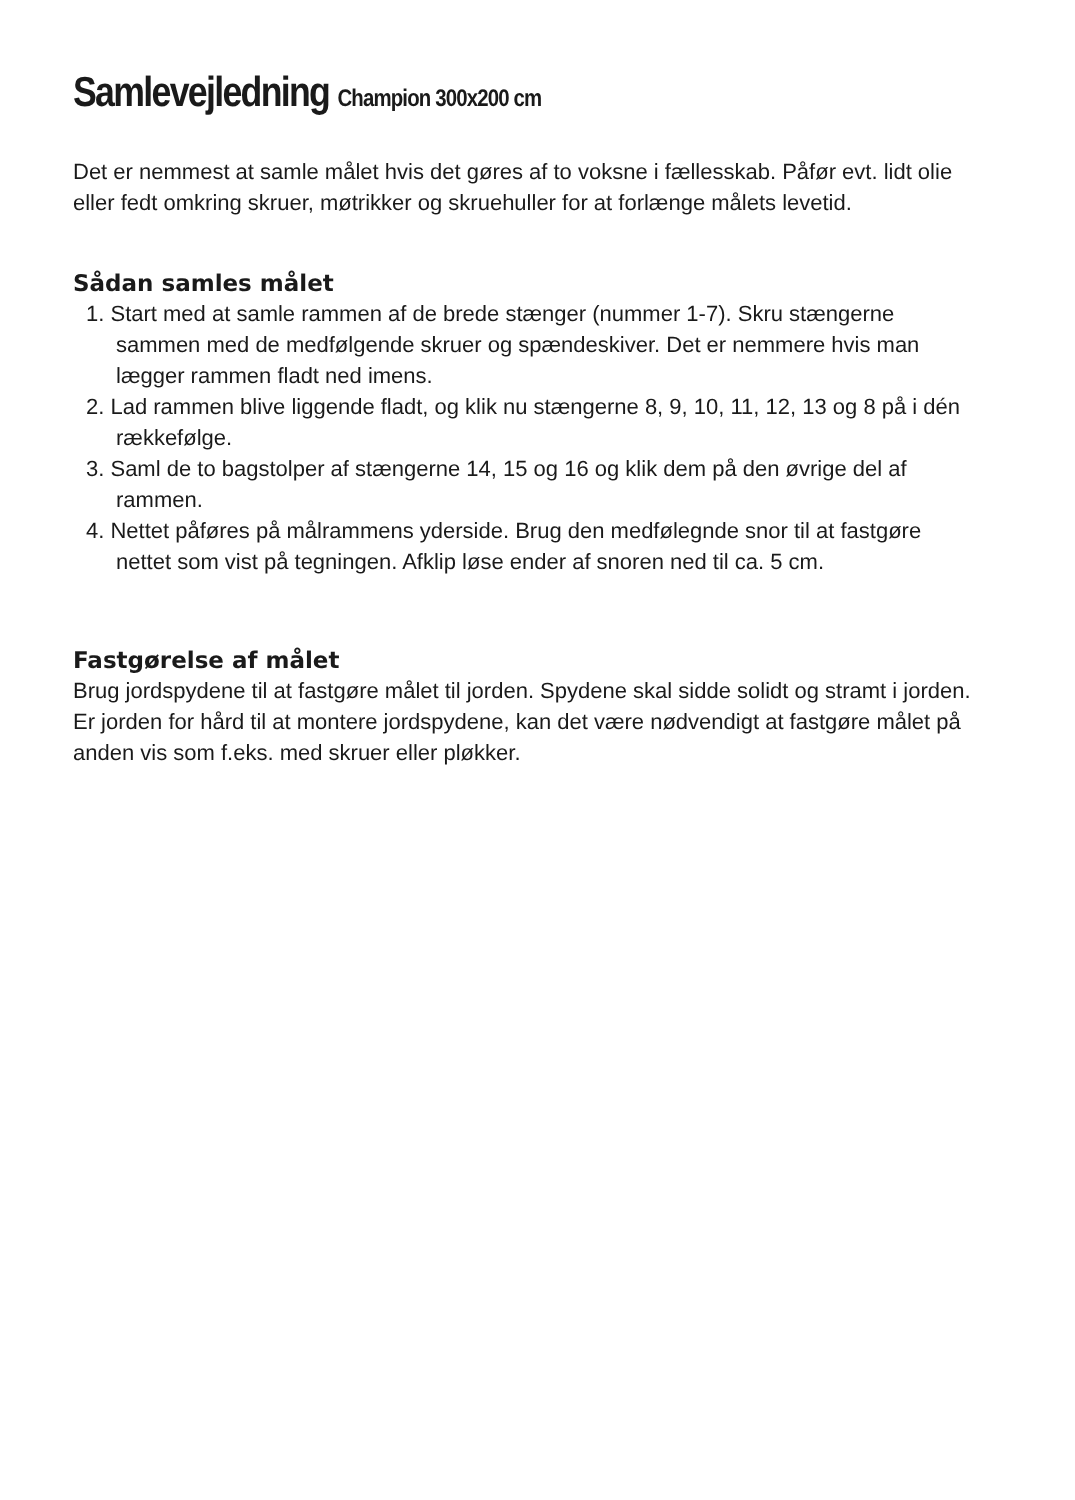Samlevejledning Champion 300x200 cm
Det er nemmest at samle målet hvis det gøres af to voksne i fællesskab. Påfør evt. lidt olie eller fedt omkring skruer, møtrikker og skruehuller for at forlænge målets levetid.
Sådan samles målet
1. Start med at samle rammen af de brede stænger (nummer 1-7). Skru stængerne sammen med de medfølgende skruer og spændeskiver. Det er nemmere hvis man lægger rammen fladt ned imens.
2. Lad rammen blive liggende fladt, og klik nu stængerne 8, 9, 10, 11, 12, 13 og 8 på i dén rækkefølge.
3. Saml de to bagstolper af stængerne 14, 15 og 16 og klik dem på den øvrige del af rammen.
4. Nettet påføres på målrammens yderside. Brug den medfølegnde snor til at fastgøre nettet som vist på tegningen. Afklip løse ender af snoren ned til ca. 5 cm.
Fastgørelse af målet
Brug jordspydene til at fastgøre målet til jorden. Spydene skal sidde solidt og stramt i jorden. Er jorden for hård til at montere jordspydene, kan det være nødvendigt at fastgøre målet på anden vis som f.eks. med skruer eller pløkker.